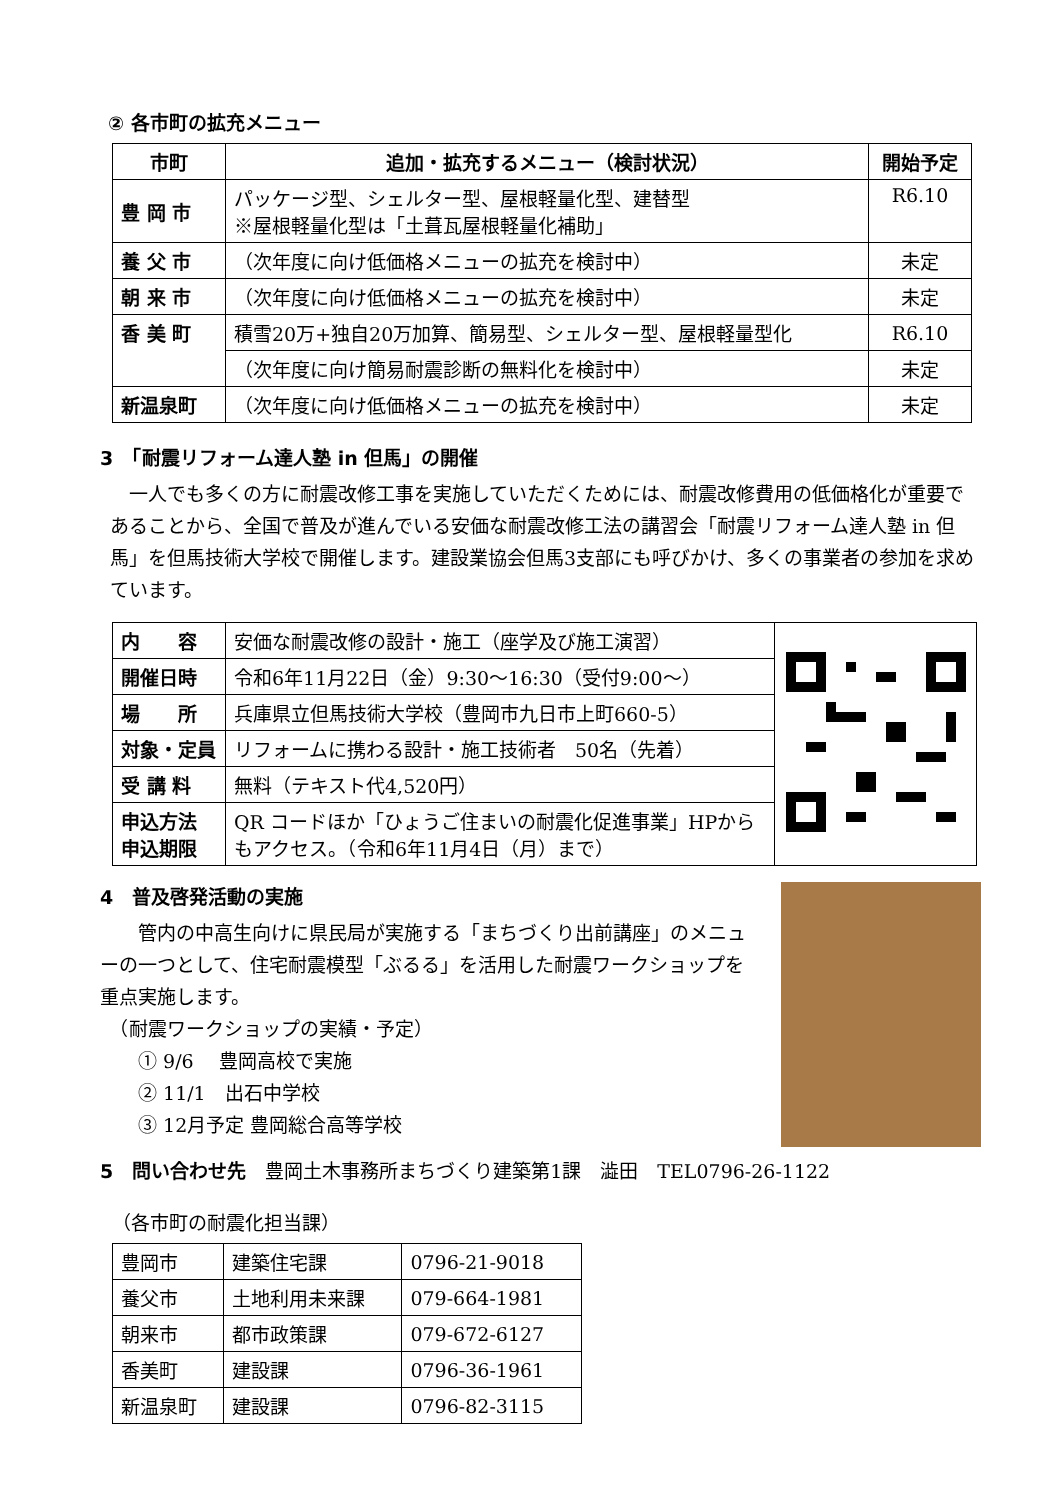② 各市町の拡充メニュー
| 市町 | 追加・拡充するメニュー（検討状況） | 開始予定 |
| --- | --- | --- |
| 豊 岡 市 | パッケージ型、シェルター型、屋根軽量化型、建替型 ※屋根軽量化型は「土葺瓦屋根軽量化補助」 | R6.10 |
| 養 父 市 | （次年度に向け低価格メニューの拡充を検討中） | 未定 |
| 朝 来 市 | （次年度に向け低価格メニューの拡充を検討中） | 未定 |
| 香 美 町 | 積雪20万+独自20万加算、簡易型、シェルター型、屋根軽量型化 | R6.10 |
| | （次年度に向け簡易耐震診断の無料化を検討中） | 未定 |
| 新温泉町 | （次年度に向け低価格メニューの拡充を検討中） | 未定 |
3　「耐震リフォーム達人塾 in 但馬」の開催
　一人でも多くの方に耐震改修工事を実施していただくためには、耐震改修費用の低価格化が重要であることから、全国で普及が進んでいる安価な耐震改修工法の講習会「耐震リフォーム達人塾 in 但馬」を但馬技術大学校で開催します。建設業協会但馬3支部にも呼びかけ、多くの事業者の参加を求めています。
| 内 容 | 安価な耐震改修の設計・施工（座学及び施工演習） | |
| 開催日時 | 令和6年11月22日（金）9:30～16:30（受付9:00～） | |
| 場 所 | 兵庫県立但馬技術大学校（豊岡市九日市上町660-5） | |
| 対象・定員 | リフォームに携わる設計・施工技術者 50名（先着） | |
| 受 講 料 | 無料（テキスト代4,520円） | |
| 申込方法 申込期限 | QR コードほか「ひょうご住まいの耐震化促進事業」HPからもアクセス。（令和6年11月4日（月）まで） | |
4　普及啓発活動の実施
　　管内の中高生向けに県民局が実施する「まちづくり出前講座」のメニューの一つとして、住宅耐震模型「ぶるる」を活用した耐震ワークショップを重点実施します。
　（耐震ワークショップの実績・予定）
　　① 9/6　 豊岡高校で実施
　　② 11/1　出石中学校
　　③ 12月予定 豊岡総合高等学校
5　問い合わせ先　豊岡土木事務所まちづくり建築第1課　澁田　TEL0796-26-1122
（各市町の耐震化担当課）
| 豊岡市 | 建築住宅課 | 0796-21-9018 |
| 養父市 | 土地利用未来課 | 079-664-1981 |
| 朝来市 | 都市政策課 | 079-672-6127 |
| 香美町 | 建設課 | 0796-36-1961 |
| 新温泉町 | 建設課 | 0796-82-3115 |